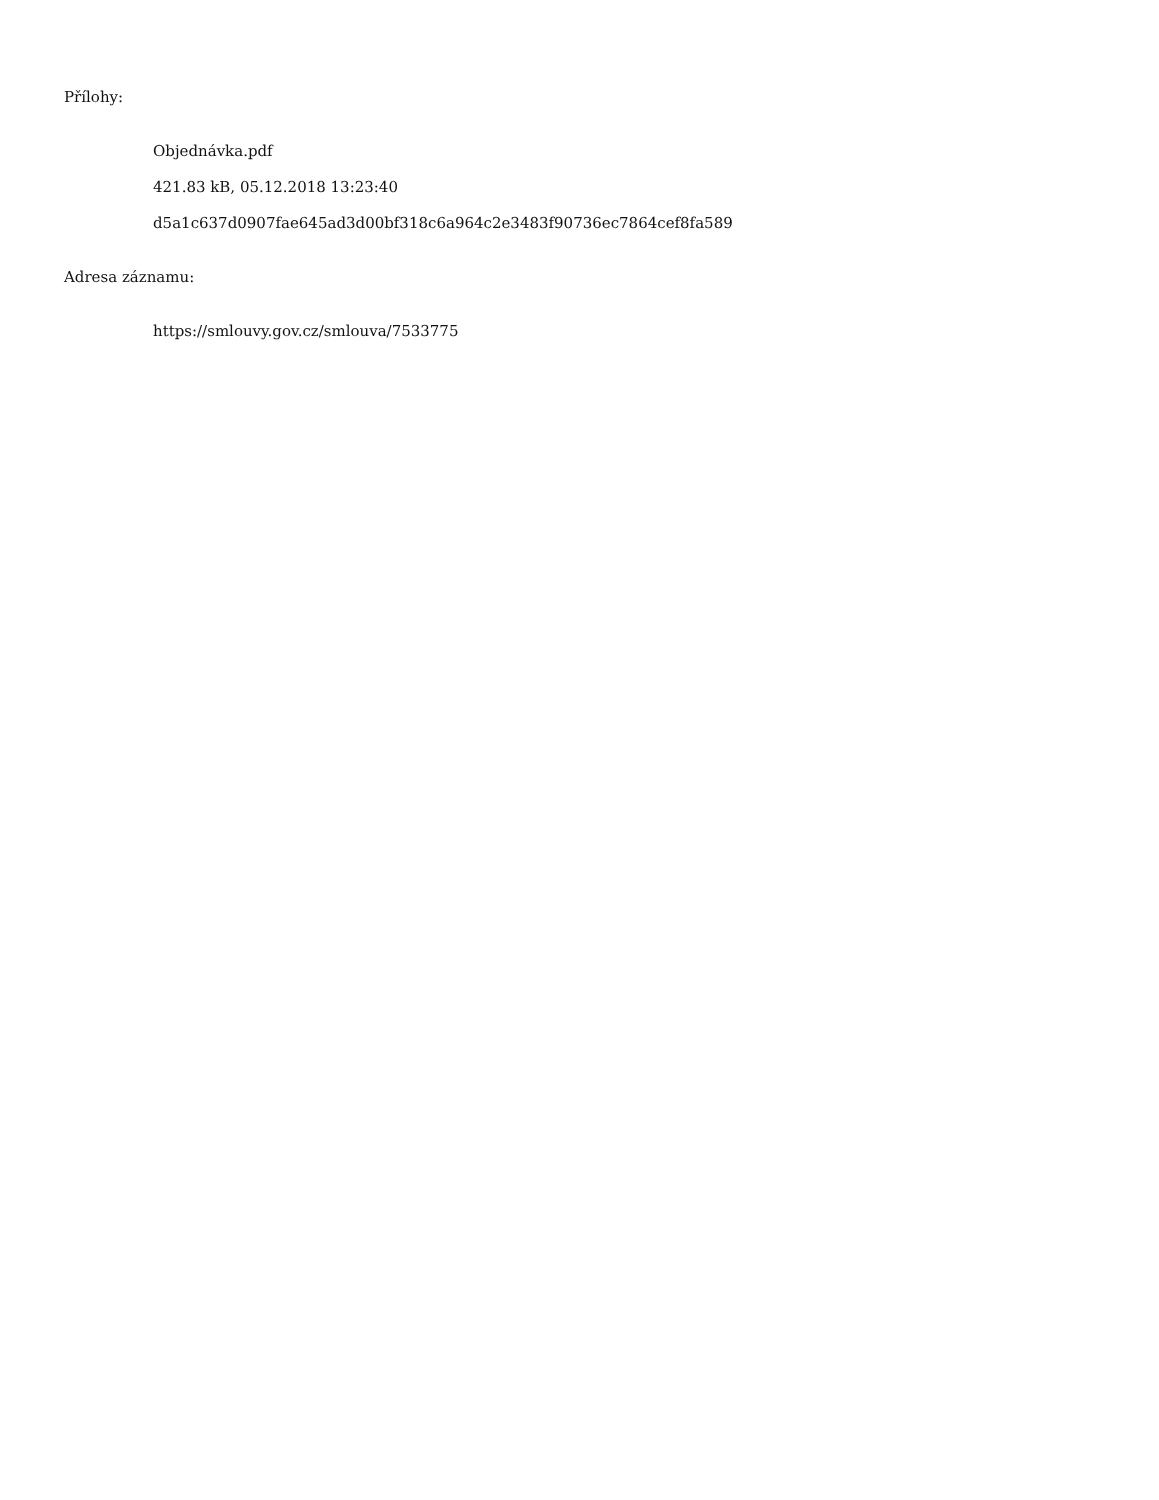Přílohy:
Objednávka.pdf
421.83 kB, 05.12.2018 13:23:40
d5a1c637d0907fae645ad3d00bf318c6a964c2e3483f90736ec7864cef8fa589
Adresa záznamu:
https://smlouvy.gov.cz/smlouva/7533775